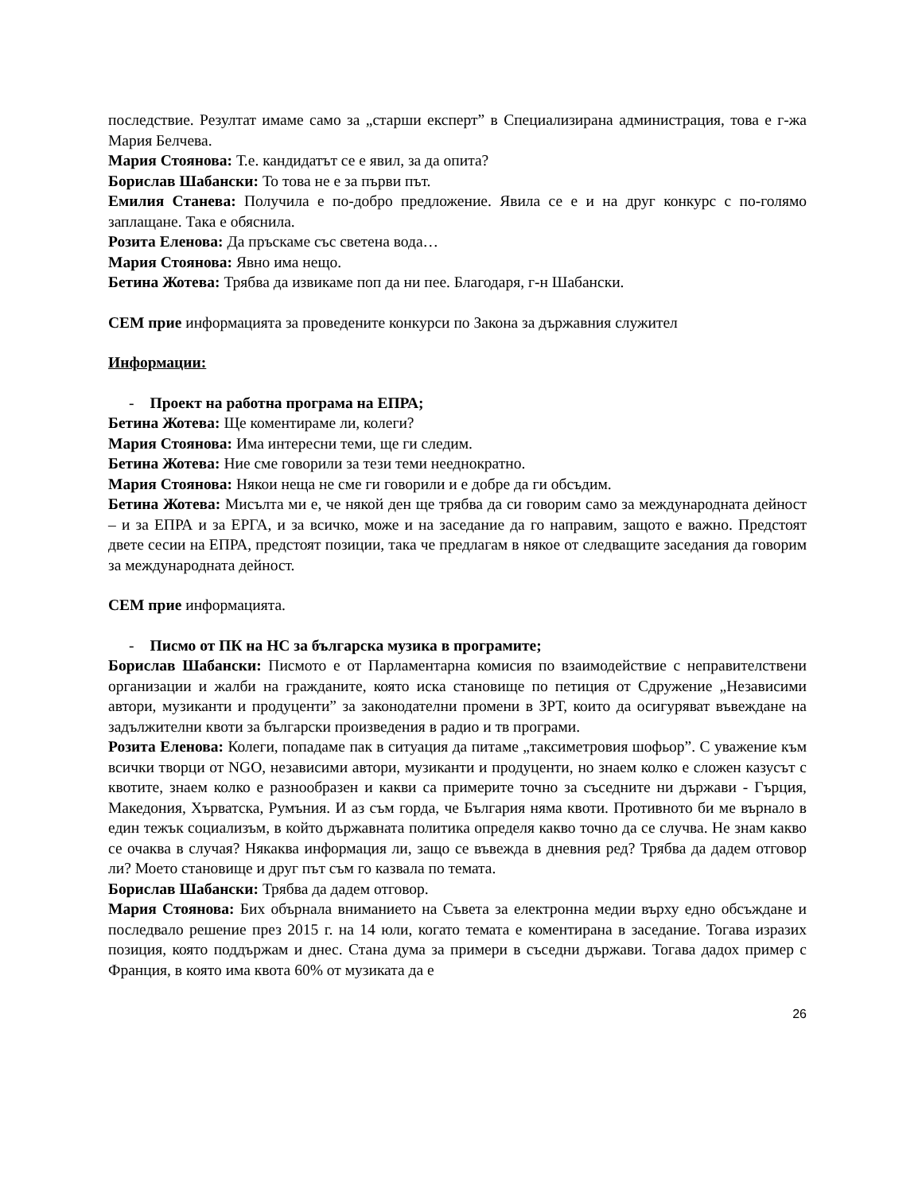последствие. Резултат имаме само за „старши експерт” в Специализирана администрация, това е г-жа Мария Белчева.
Мария Стоянова: Т.е. кандидатът се е явил, за да опита?
Борислав Шабански: То това не е за първи път.
Емилия Станева: Получила е по-добро предложение. Явила се е и на друг конкурс с по-голямо заплащане. Така е обяснила.
Розита Еленова: Да пръскаме със светена вода…
Мария Стоянова: Явно има нещо.
Бетина Жотева: Трябва да извикаме поп да ни пее. Благодаря, г-н Шабански.
СЕМ прие информацията за проведените конкурси по Закона за държавния служител
Информации:
- Проект на работна програма на ЕПРА;
Бетина Жотева: Ще коментираме ли, колеги?
Мария Стоянова: Има интересни теми, ще ги следим.
Бетина Жотева: Ние сме говорили за тези теми нееднократно.
Мария Стоянова: Някои неща не сме ги говорили и е добре да ги обсъдим.
Бетина Жотева: Мисълта ми е, че някой ден ще трябва да си говорим само за международната дейност – и за ЕПРА и за ЕРГА, и за всичко, може и на заседание да го направим, защото е важно. Предстоят двете сесии на ЕПРА, предстоят позиции, така че предлагам в някое от следващите заседания да говорим за международната дейност.
СЕМ прие информацията.
- Писмо от ПК на НС за българска музика в програмите;
Борислав Шабански: Писмото е от Парламентарна комисия по взаимодействие с неправителствени организации и жалби на гражданите, която иска становище по петиция от Сдружение „Независими автори, музиканти и продуценти” за законодателни промени в ЗРТ, които да осигуряват въвеждане на задължителни квоти за български произведения в радио и тв програми.
Розита Еленова: Колеги, попадаме пак в ситуация да питаме „таксиметровия шофьор”. С уважение към всички творци от NGO, независими автори, музиканти и продуценти, но знаем колко е сложен казусът с квотите, знаем колко е разнообразен и какви са примерите точно за съседните ни държави - Гърция, Македония, Хърватска, Румъния. И аз съм горда, че България няма квоти. Противното би ме върнало в един тежък социализъм, в който държавната политика определя какво точно да се случва. Не знам какво се очаква в случая? Някаква информация ли, защо се въвежда в дневния ред? Трябва да дадем отговор ли? Моето становище и друг път съм го казвала по темата.
Борислав Шабански: Трябва да дадем отговор.
Мария Стоянова: Бих обърнала вниманието на Съвета за електронна медии върху едно обсъждане и последвало решение през 2015 г. на 14 юли, когато темата е коментирана в заседание. Тогава изразих позиция, която поддържам и днес. Стана дума за примери в съседни държави. Тогава дадох пример с Франция, в която има квота 60% от музиката да е
26